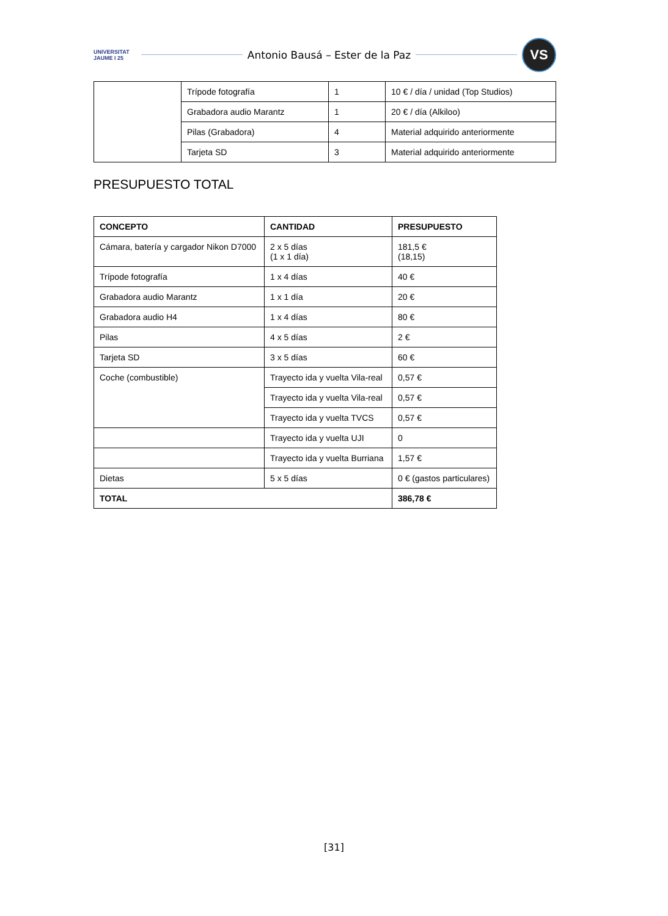UNIVERSITAT JAUME I 25
Antonio Bausá – Ester de la Paz
VS
| | Trípode fotografía | 1 | 10 € / día / unidad (Top Studios) |
| | Grabadora audio Marantz | 1 | 20 € / día (Alkiloo) |
| | Pilas (Grabadora) | 4 | Material adquirido anteriormente |
| | Tarjeta SD | 3 | Material adquirido anteriormente |
PRESUPUESTO TOTAL
| CONCEPTO | CANTIDAD | PRESUPUESTO |
| --- | --- | --- |
| Cámara, batería y cargador Nikon D7000 | 2 x 5 días (1 x 1 día) | 181,5 € (18,15) |
| Trípode fotografía | 1 x 4 días | 40 € |
| Grabadora audio Marantz | 1 x 1 día | 20 € |
| Grabadora audio H4 | 1 x 4 días | 80 € |
| Pilas | 4 x 5 días | 2 € |
| Tarjeta SD | 3 x 5 días | 60 € |
| Coche (combustible) | Trayecto ida y vuelta Vila-real | 0,57 € |
| | Trayecto ida y vuelta Vila-real | 0,57 € |
| | Trayecto ida y vuelta TVCS | 0,57 € |
| | Trayecto ida y vuelta UJI | 0 |
| | Trayecto ida y vuelta Burriana | 1,57 € |
| Dietas | 5 x 5 días | 0 € (gastos particulares) |
| TOTAL | | 386,78 € |
[31]